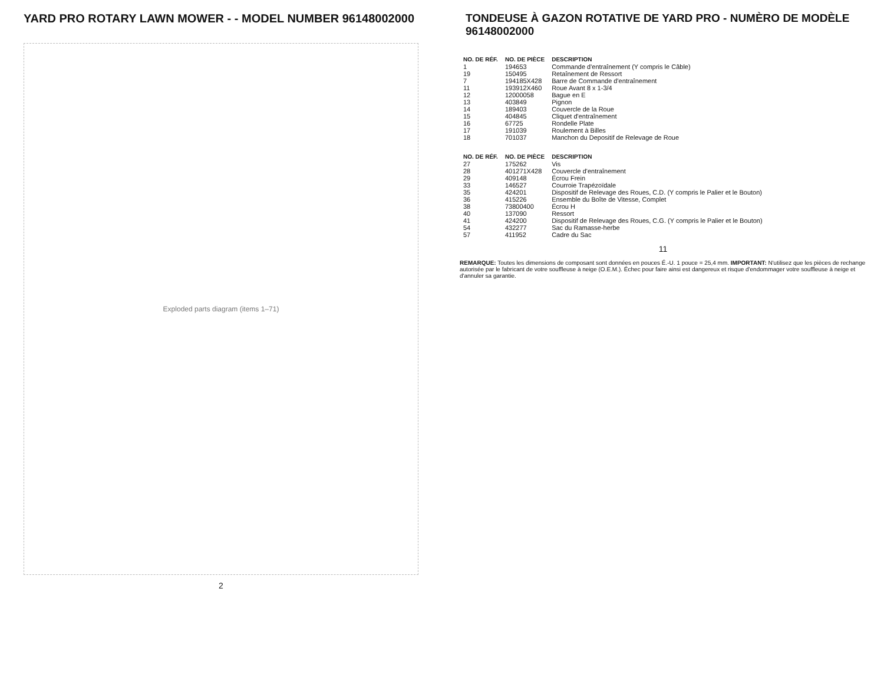YARD PRO ROTARY LAWN MOWER - - MODEL NUMBER 96148002000
Exploded parts diagram (items 1–71)
2
TONDEUSE À GAZON ROTATIVE DE YARD PRO - NUMÈRO DE MODÈLE 96148002000
| NO. DE RÉF. | NO. DE PIÈCE | DESCRIPTION |
| --- | --- | --- |
| 1 | 194653 | Commande d'entraînement (Y compris le Câble) |
| 19 | 150495 | Retaînement de Ressort |
| 7 | 194185X428 | Barre de Commande d'entraînement |
| 11 | 193912X460 | Roue Avant 8 x 1-3/4 |
| 12 | 12000058 | Bague en E |
| 13 | 403849 | Pignon |
| 14 | 189403 | Couvercle de la Roue |
| 15 | 404845 | Cliquet d'entraînement |
| 16 | 67725 | Rondelle Plate |
| 17 | 191039 | Roulement à Billes |
| 18 | 701037 | Manchon du Depositif de Relevage de Roue |
| NO. DE RÉF. | NO. DE PIÈCE | DESCRIPTION |
| --- | --- | --- |
| 27 | 175262 | Vis |
| 28 | 401271X428 | Couvercle d'entraînement |
| 29 | 409148 | Écrou Frein |
| 33 | 146527 | Courroie Trapézoïdale |
| 35 | 424201 | Dispositif de Relevage des Roues, C.D. (Y compris le Palier et le Bouton) |
| 36 | 415226 | Ensemble du Boîte de Vitesse, Complet |
| 38 | 73800400 | Écrou H |
| 40 | 137090 | Ressort |
| 41 | 424200 | Dispositif de Relevage des Roues, C.G. (Y compris le Palier et le Bouton) |
| 54 | 432277 | Sac du Ramasse-herbe |
| 57 | 411952 | Cadre du Sac |
11
REMARQUE: Toutes les dimensions de composant sont données en pouces É.-U. 1 pouce = 25,4 mm. IMPORTANT: N'utilisez que les pièces de rechange autorisée par le fabricant de votre souffleuse à neige (O.E.M.). Échec pour faire ainsi est dangereux et risque d'endommager votre souffleuse à neige et d'annuler sa garantie.